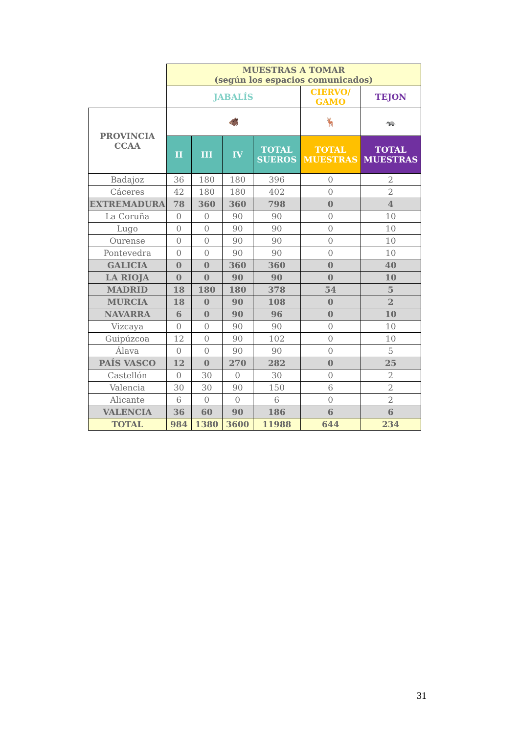| | MUESTRAS A TOMAR (según los espacios comunicados) | | | | | |
| | JABALÍS | | | | CIERVO/ GAMO | TEJON |
| PROVINCIA CCAA | 🐗 | | | | 🦌 | 🦡 |
| | II | III | IV | TOTAL SUEROS | TOTAL MUESTRAS | TOTAL MUESTRAS |
| Badajoz | 36 | 180 | 180 | 396 | 0 | 2 |
| Cáceres | 42 | 180 | 180 | 402 | 0 | 2 |
| EXTREMADURA | 78 | 360 | 360 | 798 | 0 | 4 |
| La Coruña | 0 | 0 | 90 | 90 | 0 | 10 |
| Lugo | 0 | 0 | 90 | 90 | 0 | 10 |
| Ourense | 0 | 0 | 90 | 90 | 0 | 10 |
| Pontevedra | 0 | 0 | 90 | 90 | 0 | 10 |
| GALICIA | 0 | 0 | 360 | 360 | 0 | 40 |
| LA RIOJA | 0 | 0 | 90 | 90 | 0 | 10 |
| MADRID | 18 | 180 | 180 | 378 | 54 | 5 |
| MURCIA | 18 | 0 | 90 | 108 | 0 | 2 |
| NAVARRA | 6 | 0 | 90 | 96 | 0 | 10 |
| Vizcaya | 0 | 0 | 90 | 90 | 0 | 10 |
| Guipúzcoa | 12 | 0 | 90 | 102 | 0 | 10 |
| Álava | 0 | 0 | 90 | 90 | 0 | 5 |
| PAÍS VASCO | 12 | 0 | 270 | 282 | 0 | 25 |
| Castellón | 0 | 30 | 0 | 30 | 0 | 2 |
| Valencia | 30 | 30 | 90 | 150 | 6 | 2 |
| Alicante | 6 | 0 | 0 | 6 | 0 | 2 |
| VALENCIA | 36 | 60 | 90 | 186 | 6 | 6 |
| TOTAL | 984 | 1380 | 3600 | 11988 | 644 | 234 |
31